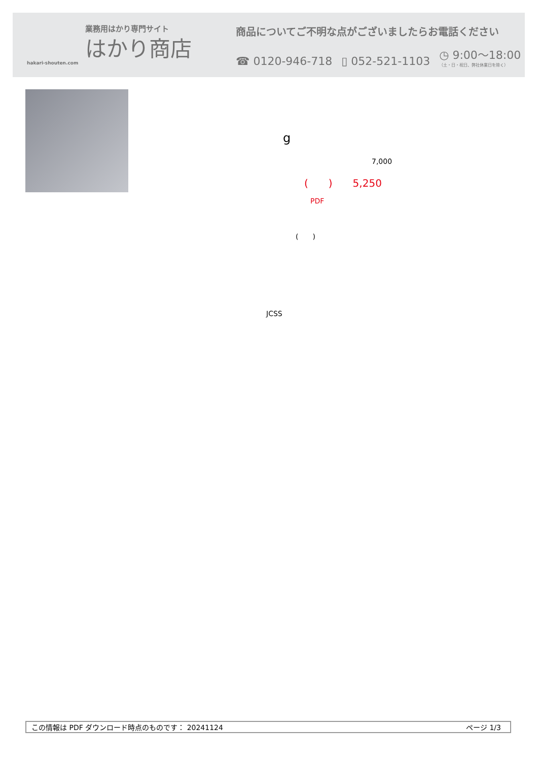業務用はかり専門サイト
はかり商店
hakari-shouten.com
商品についてご不明な点がございましたらお電話ください
☎ 0120-946-718 ▯ 052-521-1103 ◷ 9:00～18:00
（土・日・祝日、弊社休業日を除く）
g
7,000
(　　)　　5,250
PDF
(　　)
JCSS
この情報は PDF ダウンロード時点のものです： 20241124 ページ 1/3